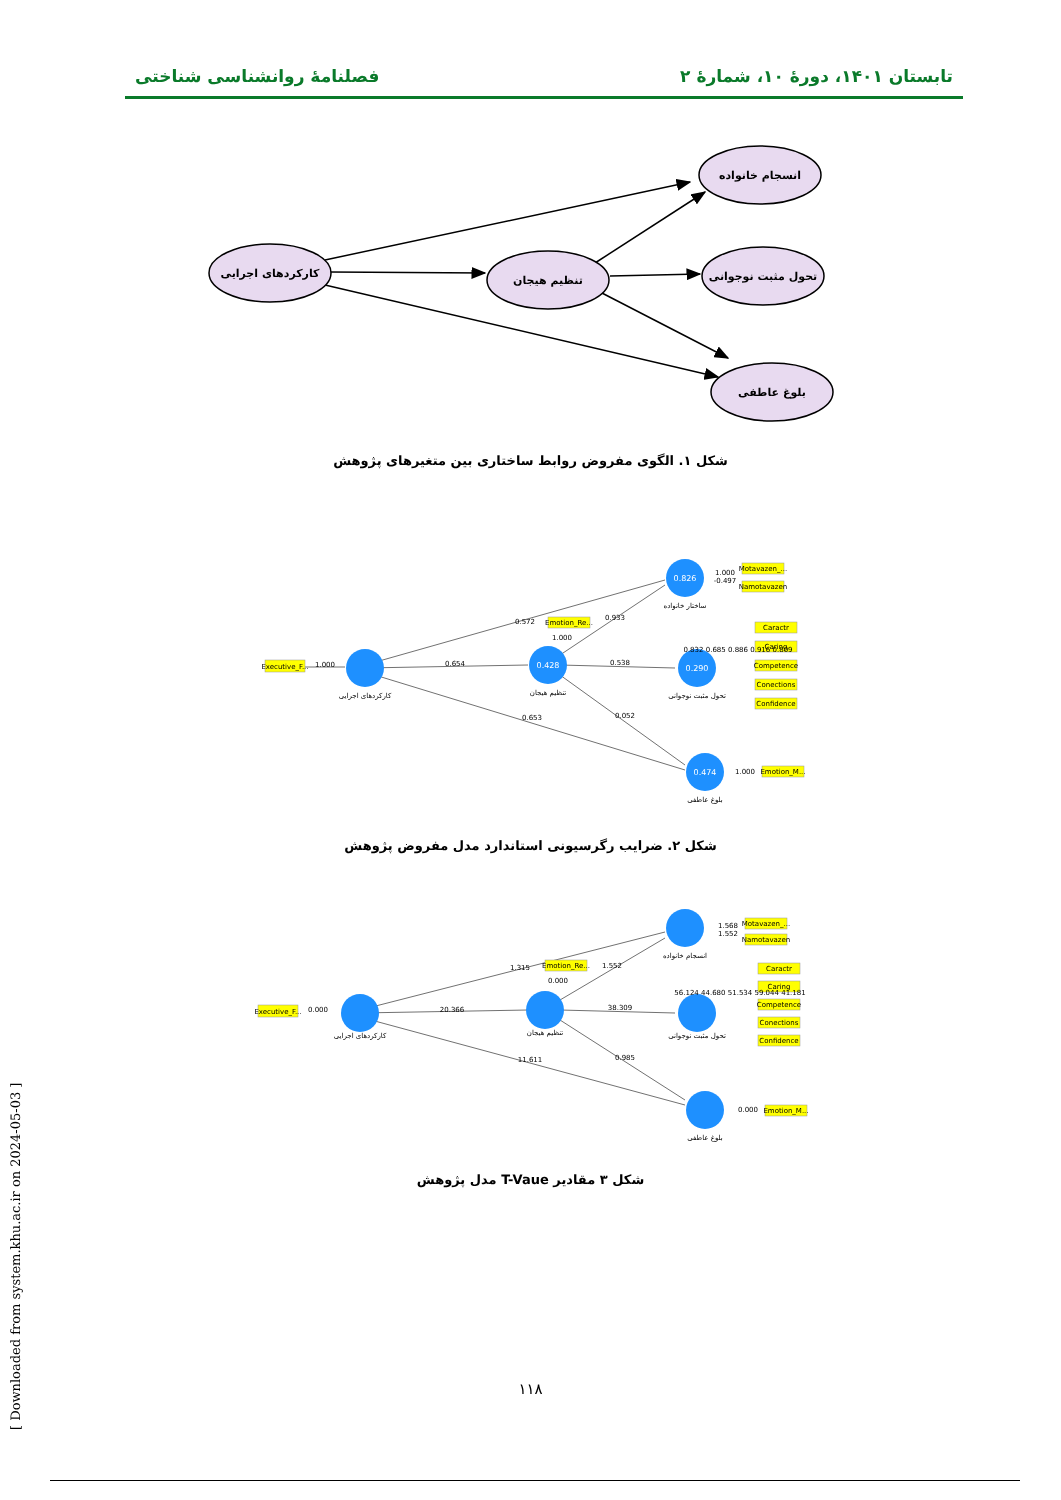تابستان ۱۴۰۱، دورهٔ ۱۰، شمارهٔ ۲ فصلنامهٔ روانشناسی شناختی
کارکردهای اجرایی
تنظیم هیجان
انسجام خانواده
تحول مثبت نوجوانی
بلوغ عاطفی
شکل ۱. الگوی مفروض روابط ساختاری بین متغیرهای پژوهش
0.428
0.826
0.290
0.474
کارکردهای اجرایی
تنظیم هیجان
ساختار خانواده
تحول مثبت نوجوانی
بلوغ عاطفی
0.572
0.654
0.653
0.933
0.538
0.052
1.000
Executive_F...
Emotion_Re...
Motavazen_...
Namotavazen
Caractr
Caring
Competence
Conections
Confidence
Emotion_M...
1.000
1.000
-0.497
0.832 0.685 0.886 0.916 0.809
1.000
شکل ۲. ضرایب رگرسیونی استاندارد مدل مفروض پژوهش
کارکردهای اجرایی
تنظیم هیجان
انسجام خانواده
تحول مثبت نوجوانی
بلوغ عاطفی
1.315
20.366
11.611
1.552
38.309
0.985
0.000
Executive_F...
Emotion_Re...
Motavazen_...
Namotavazen
Caractr
Caring
Competence
Conections
Confidence
Emotion_M...
0.000
1.568
1.552
56.124 44.680 51.534 59.044 41.181
0.000
شکل ۳ مقادیر T-Vaue مدل پژوهش
۱۱۸
[ Downloaded from system.khu.ac.ir on 2024-05-03 ]